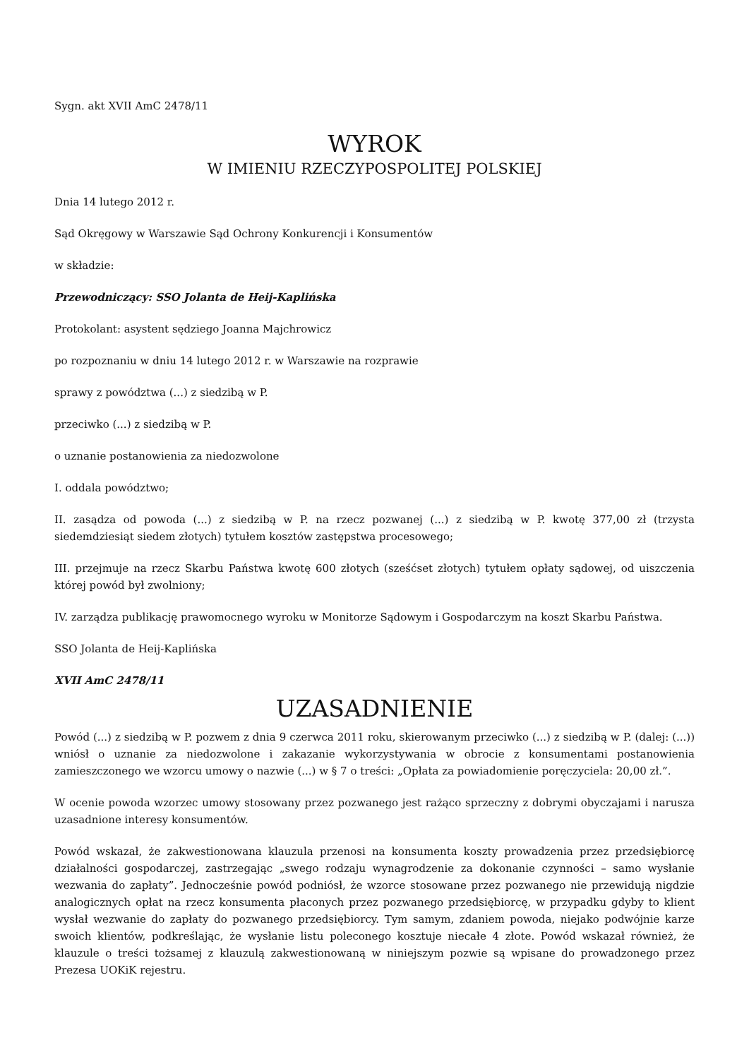Sygn. akt XVII AmC 2478/11
WYROK
W IMIENIU RZECZYPOSPOLITEJ POLSKIEJ
Dnia 14 lutego 2012 r.
Sąd Okręgowy w Warszawie Sąd Ochrony Konkurencji i Konsumentów
w składzie:
Przewodniczący: SSO Jolanta de Heij-Kaplińska
Protokolant: asystent sędziego Joanna Majchrowicz
po rozpoznaniu w dniu 14 lutego 2012 r. w Warszawie na rozprawie
sprawy z powództwa (...) z siedzibą w P.
przeciwko (...) z siedzibą w P.
o uznanie postanowienia za niedozwolone
I. oddala powództwo;
II. zasądza od powoda (...) z siedzibą w P. na rzecz pozwanej (...) z siedzibą w P. kwotę 377,00 zł (trzysta siedemdziesiąt siedem złotych) tytułem kosztów zastępstwa procesowego;
III. przejmuje na rzecz Skarbu Państwa kwotę 600 złotych (sześćset złotych) tytułem opłaty sądowej, od uiszczenia której powód był zwolniony;
IV. zarządza publikację prawomocnego wyroku w Monitorze Sądowym i Gospodarczym na koszt Skarbu Państwa.
SSO Jolanta de Heij-Kaplińska
XVII AmC 2478/11
UZASADNIENIE
Powód (...) z siedzibą w P. pozwem z dnia 9 czerwca 2011 roku, skierowanym przeciwko (...) z siedzibą w P. (dalej: (...)) wniósł o uznanie za niedozwolone i zakazanie wykorzystywania w obrocie z konsumentami postanowienia zamieszczonego we wzorcu umowy o nazwie (...) w § 7 o treści: „Opłata za powiadomienie poręczyciela: 20,00 zł.”.
W ocenie powoda wzorzec umowy stosowany przez pozwanego jest rażąco sprzeczny z dobrymi obyczajami i narusza uzasadnione interesy konsumentów.
Powód wskazał, że zakwestionowana klauzula przenosi na konsumenta koszty prowadzenia przez przedsiębiorcę działalności gospodarczej, zastrzegając „swego rodzaju wynagrodzenie za dokonanie czynności – samo wysłanie wezwania do zapłaty”. Jednocześnie powód podniósł, że wzorce stosowane przez pozwanego nie przewidują nigdzie analogicznych opłat na rzecz konsumenta płaconych przez pozwanego przedsiębiorcę, w przypadku gdyby to klient wysłał wezwanie do zapłaty do pozwanego przedsiębiorcy. Tym samym, zdaniem powoda, niejako podwójnie karze swoich klientów, podkreślając, że wysłanie listu poleconego kosztuje niecałe 4 złote. Powód wskazał również, że klauzule o treści tożsamej z klauzulą zakwestionowaną w niniejszym pozwie są wpisane do prowadzonego przez Prezesa UOKiK rejestru.